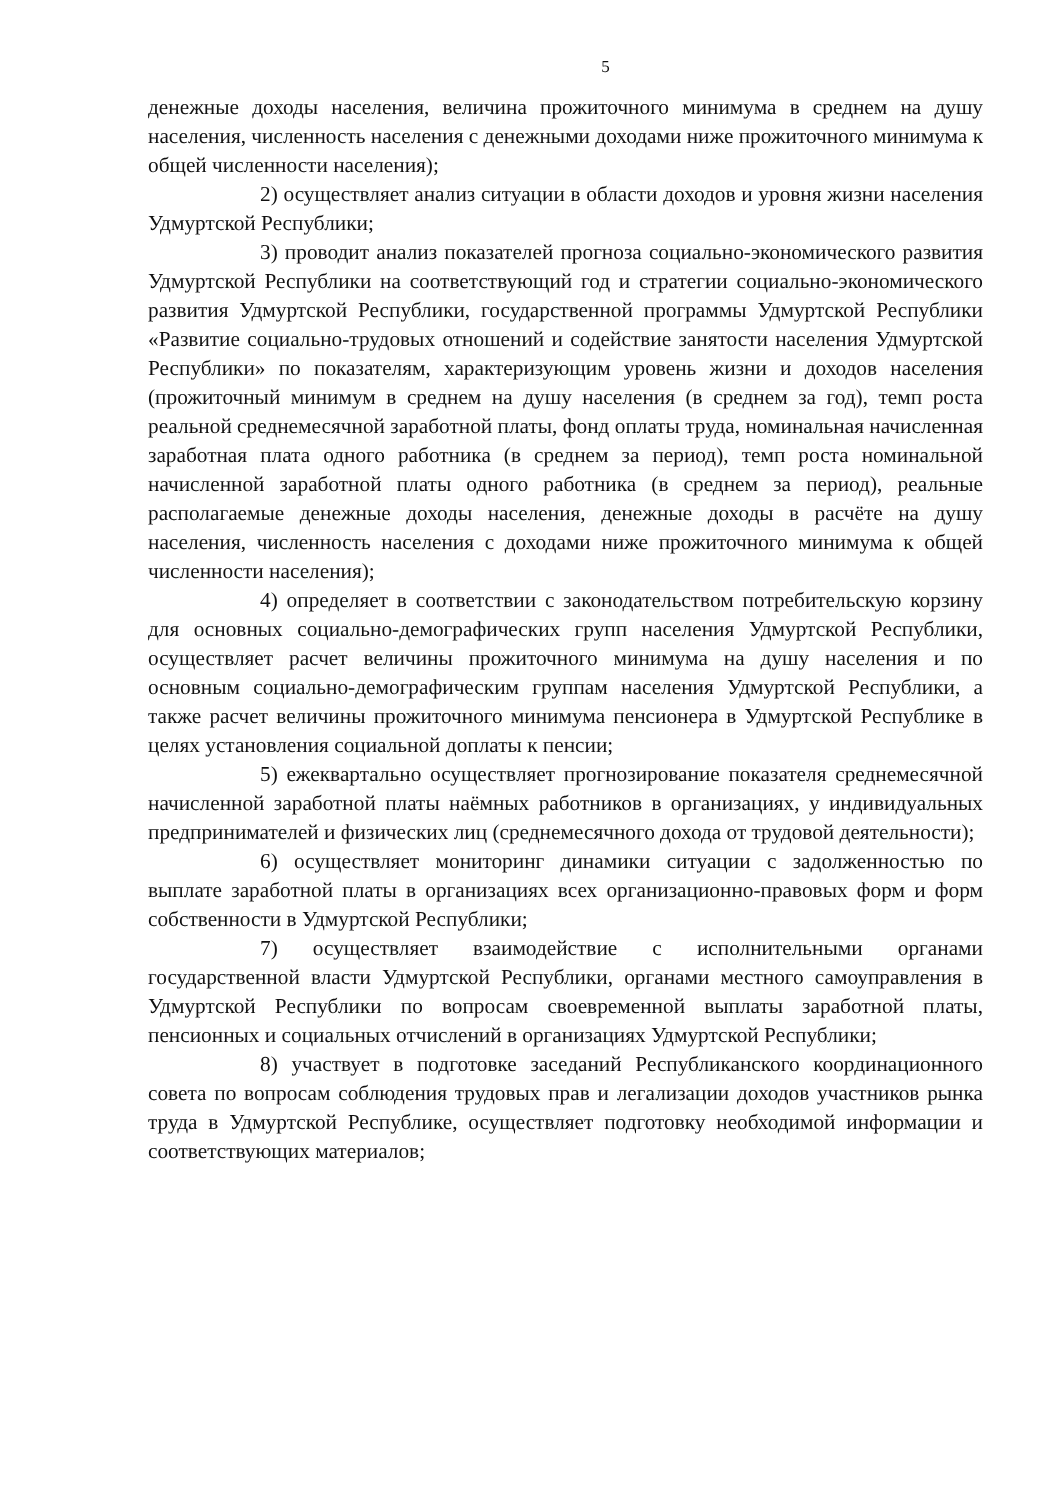5
денежные доходы населения, величина прожиточного минимума в среднем на душу населения, численность населения с денежными доходами ниже прожиточного минимума к общей численности населения);
2) осуществляет анализ ситуации в области доходов и уровня жизни населения Удмуртской Республики;
3) проводит анализ показателей прогноза социально-экономического развития Удмуртской Республики на соответствующий год и стратегии социально-экономического развития Удмуртской Республики, государственной программы Удмуртской Республики «Развитие социально-трудовых отношений и содействие занятости населения Удмуртской Республики» по показателям, характеризующим уровень жизни и доходов населения (прожиточный минимум в среднем на душу населения (в среднем за год), темп роста реальной среднемесячной заработной платы, фонд оплаты труда, номинальная начисленная заработная плата одного работника (в среднем за период), темп роста номинальной начисленной заработной платы одного работника (в среднем за период), реальные располагаемые денежные доходы населения, денежные доходы в расчёте на душу населения, численность населения с доходами ниже прожиточного минимума к общей численности населения);
4) определяет в соответствии с законодательством потребительскую корзину для основных социально-демографических групп населения Удмуртской Республики, осуществляет расчет величины прожиточного минимума на душу населения и по основным социально-демографическим группам населения Удмуртской Республики, а также расчет величины прожиточного минимума пенсионера в Удмуртской Республике в целях установления социальной доплаты к пенсии;
5) ежеквартально осуществляет прогнозирование показателя среднемесячной начисленной заработной платы наёмных работников в организациях, у индивидуальных предпринимателей и физических лиц (среднемесячного дохода от трудовой деятельности);
6) осуществляет мониторинг динамики ситуации с задолженностью по выплате заработной платы в организациях всех организационно-правовых форм и форм собственности в Удмуртской Республики;
7) осуществляет взаимодействие с исполнительными органами государственной власти Удмуртской Республики, органами местного самоуправления в Удмуртской Республики по вопросам своевременной выплаты заработной платы, пенсионных и социальных отчислений в организациях Удмуртской Республики;
8) участвует в подготовке заседаний Республиканского координационного совета по вопросам соблюдения трудовых прав и легализации доходов участников рынка труда в Удмуртской Республике, осуществляет подготовку необходимой информации и соответствующих материалов;